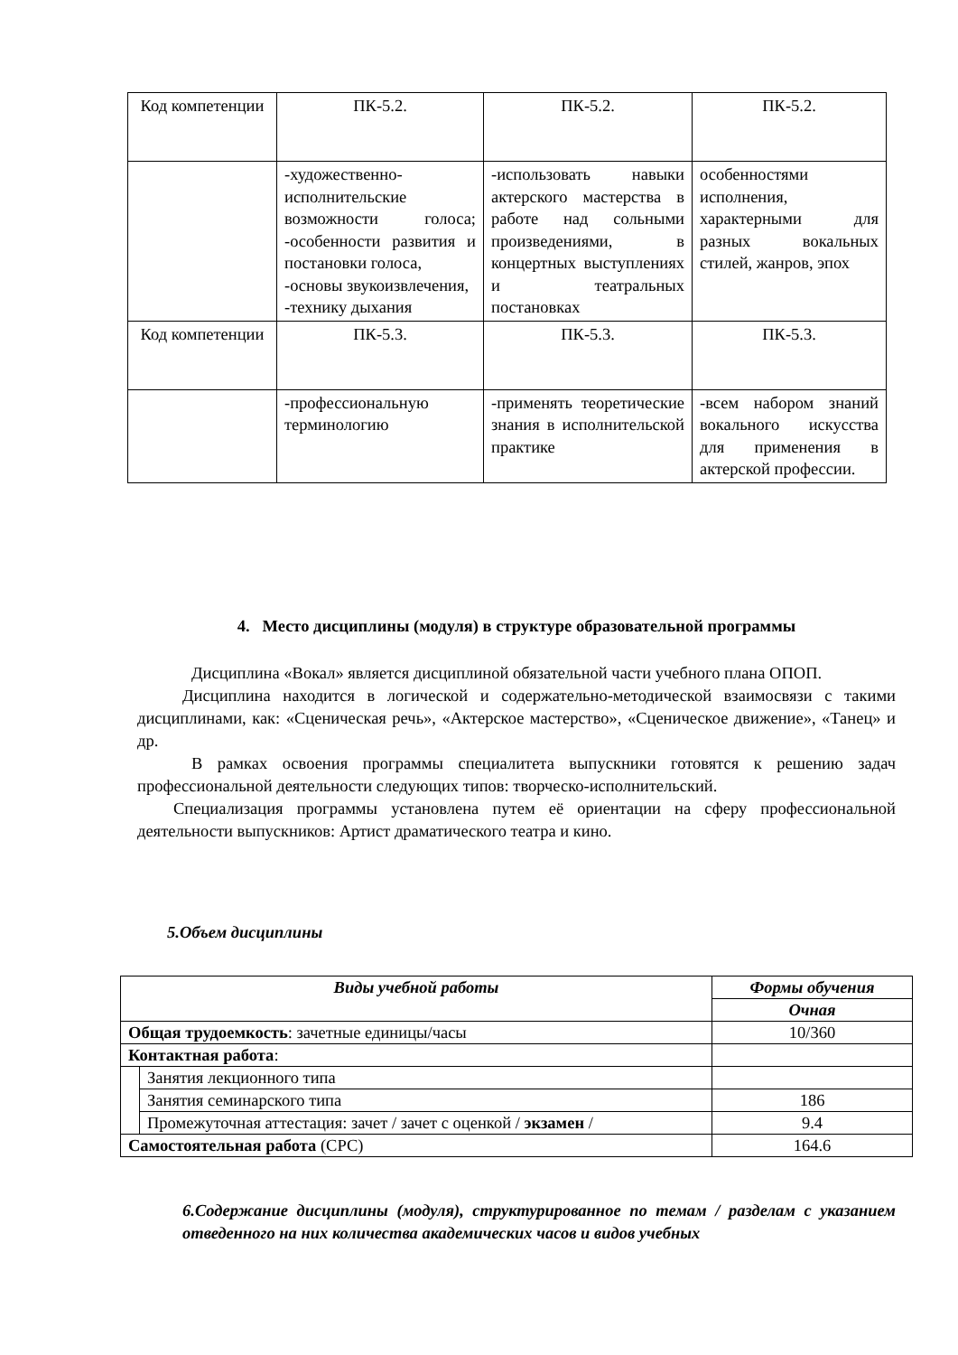| Код компетенции | ПК-5.2. | ПК-5.2. | ПК-5.2. |
| | -художественно-исполнительские возможности голоса; -особенности развития и постановки голоса, -основы звукоизвлечения, -технику дыхания | -использовать навыки актерского мастерства в работе над сольными произведениями, в концертных выступлениях и театральных постановках | особенностями исполнения, характерными для разных вокальных стилей, жанров, эпох |
| Код компетенции | ПК-5.3. | ПК-5.3. | ПК-5.3. |
| | -профессиональную терминологию | -применять теоретические знания в исполнительской практике | -всем набором знаний вокального искусства для применения в актерской профессии. |
4. Место дисциплины (модуля) в структуре образовательной программы
Дисциплина «Вокал» является дисциплиной обязательной части учебного плана ОПОП.
Дисциплина находится в логической и содержательно-методической взаимосвязи с такими дисциплинами, как: «Сценическая речь», «Актерское мастерство», «Сценическое движение», «Танец» и др.
В рамках освоения программы специалитета выпускники готовятся к решению задач профессиональной деятельности следующих типов: творческо-исполнительский.
Специализация программы установлена путем её ориентации на сферу профессиональной деятельности выпускников: Артист драматического театра и кино.
5.Объем дисциплины
| Виды учебной работы | | Формы обучения |
| --- | --- | --- |
| | | Очная |
| Общая трудоемкость : зачетные единицы/часы | | 10/360 |
| Контактная работа : | | |
| | Занятия лекционного типа | |
| | Занятия семинарского типа | 186 |
| | Промежуточная аттестация: зачет / зачет с оценкой / экзамен / | 9.4 |
| Самостоятельная работа (СРС) | | 164.6 |
6.Содержание дисциплины (модуля), структурированное по темам / разделам с указанием отведенного на них количества академических часов и видов учебных